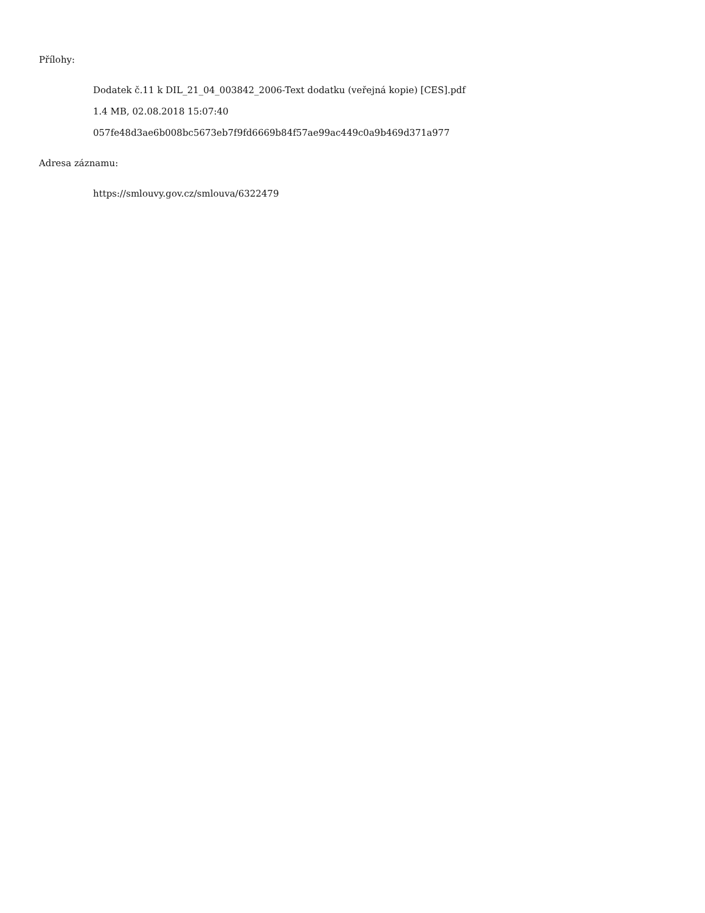Přílohy:
Dodatek č.11 k DIL_21_04_003842_2006-Text dodatku (veřejná kopie) [CES].pdf
1.4 MB, 02.08.2018 15:07:40
057fe48d3ae6b008bc5673eb7f9fd6669b84f57ae99ac449c0a9b469d371a977
Adresa záznamu:
https://smlouvy.gov.cz/smlouva/6322479